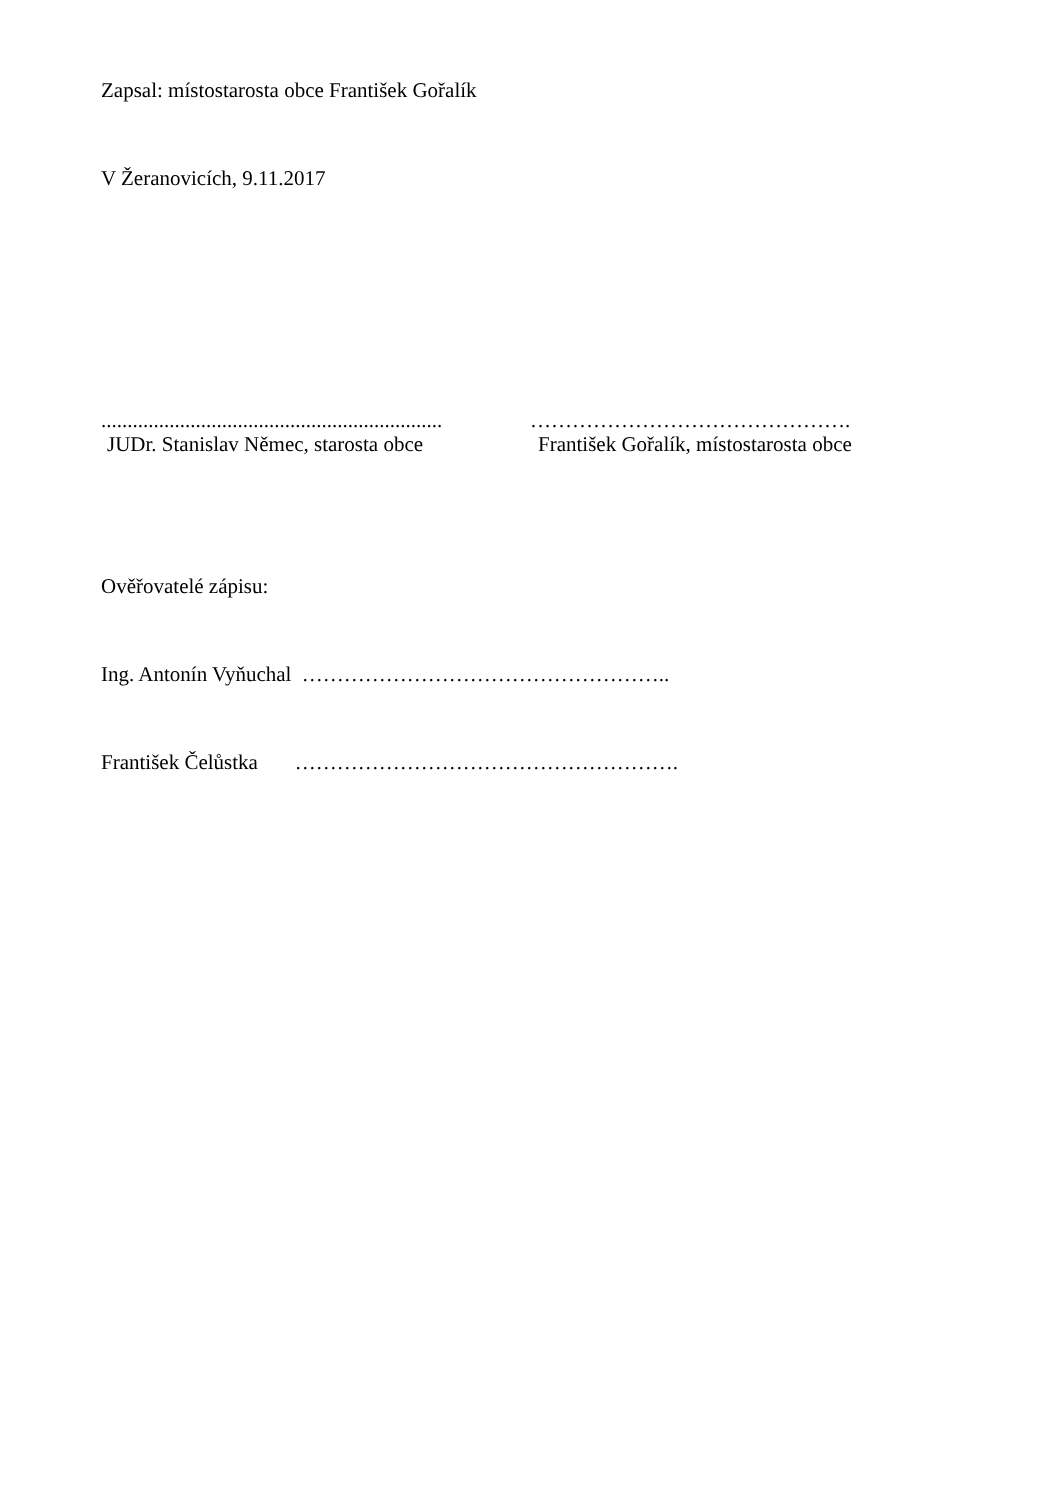Zapsal: místostarosta obce František Gořalík
V Žeranovicích, 9.11.2017
.................................................................
……………………………………….
JUDr. Stanislav Němec, starosta obce
František Gořalík, místostarosta obce
Ověřovatelé zápisu:
Ing. Antonín Vyňuchal ……………………………………………..
František Čelůstka ……………………………………………….